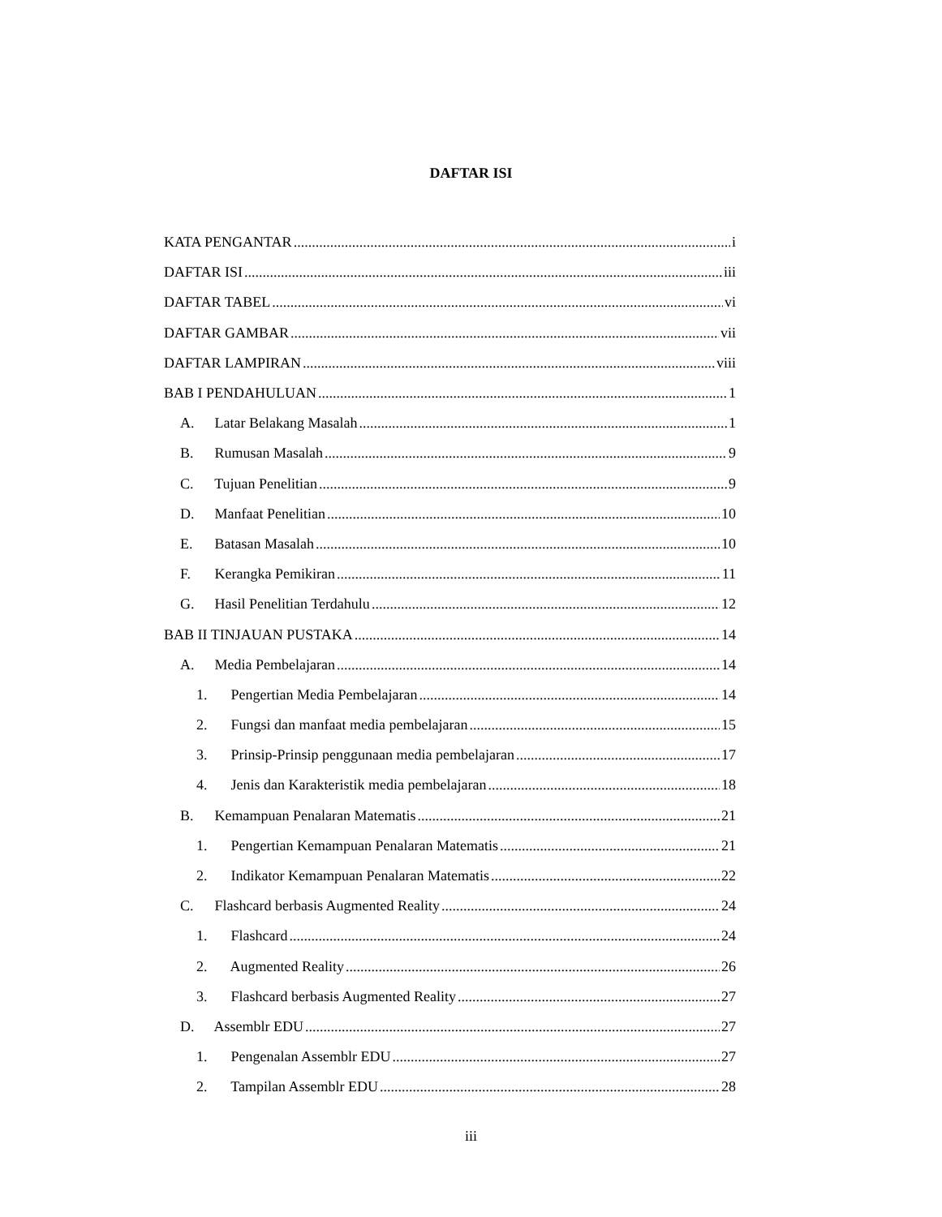DAFTAR ISI
KATA PENGANTAR i
DAFTAR ISI iii
DAFTAR TABEL vi
DAFTAR GAMBAR vii
DAFTAR LAMPIRAN viii
BAB I PENDAHULUAN 1
A. Latar Belakang Masalah 1
B. Rumusan Masalah 9
C. Tujuan Penelitian 9
D. Manfaat Penelitian 10
E. Batasan Masalah 10
F. Kerangka Pemikiran 11
G. Hasil Penelitian Terdahulu 12
BAB II TINJAUAN PUSTAKA 14
A. Media Pembelajaran 14
1. Pengertian Media Pembelajaran 14
2. Fungsi dan manfaat media pembelajaran 15
3. Prinsip-Prinsip penggunaan media pembelajaran 17
4. Jenis dan Karakteristik media pembelajaran 18
B. Kemampuan Penalaran Matematis 21
1. Pengertian Kemampuan Penalaran Matematis 21
2. Indikator Kemampuan Penalaran Matematis 22
C. Flashcard berbasis Augmented Reality 24
1. Flashcard 24
2. Augmented Reality 26
3. Flashcard berbasis Augmented Reality 27
D. Assemblr EDU 27
1. Pengenalan Assemblr EDU 27
2. Tampilan Assemblr EDU 28
iii